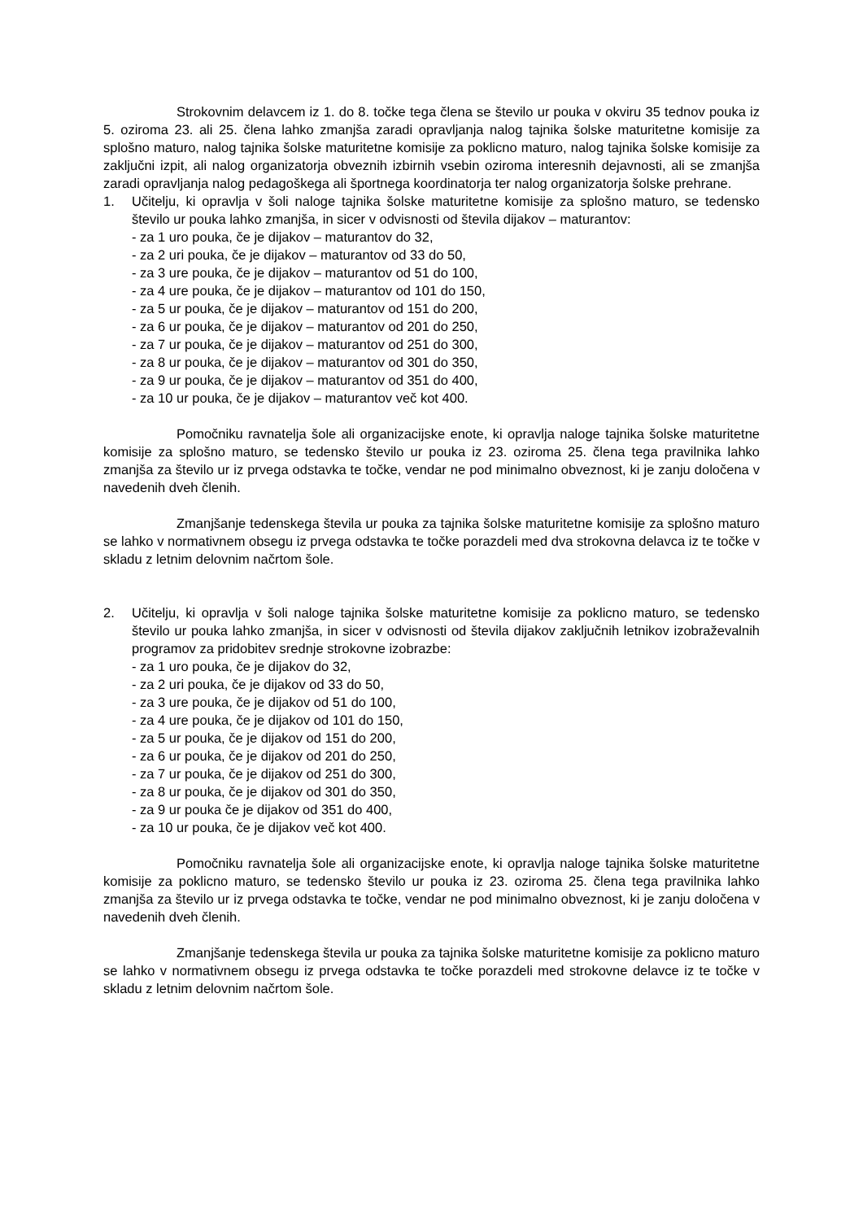Strokovnim delavcem iz 1. do 8. točke tega člena se število ur pouka v okviru 35 tednov pouka iz 5. oziroma 23. ali 25. člena lahko zmanjša zaradi opravljanja nalog tajnika šolske maturitetne komisije za splošno maturo, nalog tajnika šolske maturitetne komisije za poklicno maturo, nalog tajnika šolske komisije za zaključni izpit, ali nalog organizatorja obveznih izbirnih vsebin oziroma interesnih dejavnosti, ali se zmanjša zaradi opravljanja nalog pedagoškega ali športnega koordinatorja ter nalog organizatorja šolske prehrane.
1. Učitelju, ki opravlja v šoli naloge tajnika šolske maturitetne komisije za splošno maturo, se tedensko število ur pouka lahko zmanjša, in sicer v odvisnosti od števila dijakov – maturantov:
- za 1 uro pouka, če je dijakov – maturantov do 32,
- za 2 uri pouka, če je dijakov – maturantov od 33 do 50,
- za 3 ure pouka, če je dijakov – maturantov od 51 do 100,
- za 4 ure pouka, če je dijakov – maturantov od 101 do 150,
- za 5 ur pouka, če je dijakov – maturantov od 151 do 200,
- za 6 ur pouka, če je dijakov – maturantov od 201 do 250,
- za 7 ur pouka, če je dijakov – maturantov od 251 do 300,
- za 8 ur pouka, če je dijakov – maturantov od 301 do 350,
- za 9 ur pouka, če je dijakov – maturantov od 351 do 400,
- za 10 ur pouka, če je dijakov – maturantov več kot 400.
Pomočniku ravnatelja šole ali organizacijske enote, ki opravlja naloge tajnika šolske maturitetne komisije za splošno maturo, se tedensko število ur pouka iz 23. oziroma 25. člena tega pravilnika lahko zmanjša za število ur iz prvega odstavka te točke, vendar ne pod minimalno obveznost, ki je zanju določena v navedenih dveh členih.
Zmanjšanje tedenskega števila ur pouka za tajnika šolske maturitetne komisije za splošno maturo se lahko v normativnem obsegu iz prvega odstavka te točke porazdeli med dva strokovna delavca iz te točke v skladu z letnim delovnim načrtom šole.
2. Učitelju, ki opravlja v šoli naloge tajnika šolske maturitetne komisije za poklicno maturo, se tedensko število ur pouka lahko zmanjša, in sicer v odvisnosti od števila dijakov zaključnih letnikov izobraževalnih programov za pridobitev srednje strokovne izobrazbe:
- za 1 uro pouka, če je dijakov do 32,
- za 2 uri pouka, če je dijakov od 33 do 50,
- za 3 ure pouka, če je dijakov od 51 do 100,
- za 4 ure pouka, če je dijakov od 101 do 150,
- za 5 ur pouka, če je dijakov od 151 do 200,
- za 6 ur pouka, če je dijakov od 201 do 250,
- za 7 ur pouka, če je dijakov od 251 do 300,
- za 8 ur pouka, če je dijakov od 301 do 350,
- za 9 ur pouka če je dijakov od 351 do 400,
- za 10 ur pouka, če je dijakov več kot 400.
Pomočniku ravnatelja šole ali organizacijske enote, ki opravlja naloge tajnika šolske maturitetne komisije za poklicno maturo, se tedensko število ur pouka iz 23. oziroma 25. člena tega pravilnika lahko zmanjša za število ur iz prvega odstavka te točke, vendar ne pod minimalno obveznost, ki je zanju določena v navedenih dveh členih.
Zmanjšanje tedenskega števila ur pouka za tajnika šolske maturitetne komisije za poklicno maturo se lahko v normativnem obsegu iz prvega odstavka te točke porazdeli med strokovne delavce iz te točke v skladu z letnim delovnim načrtom šole.